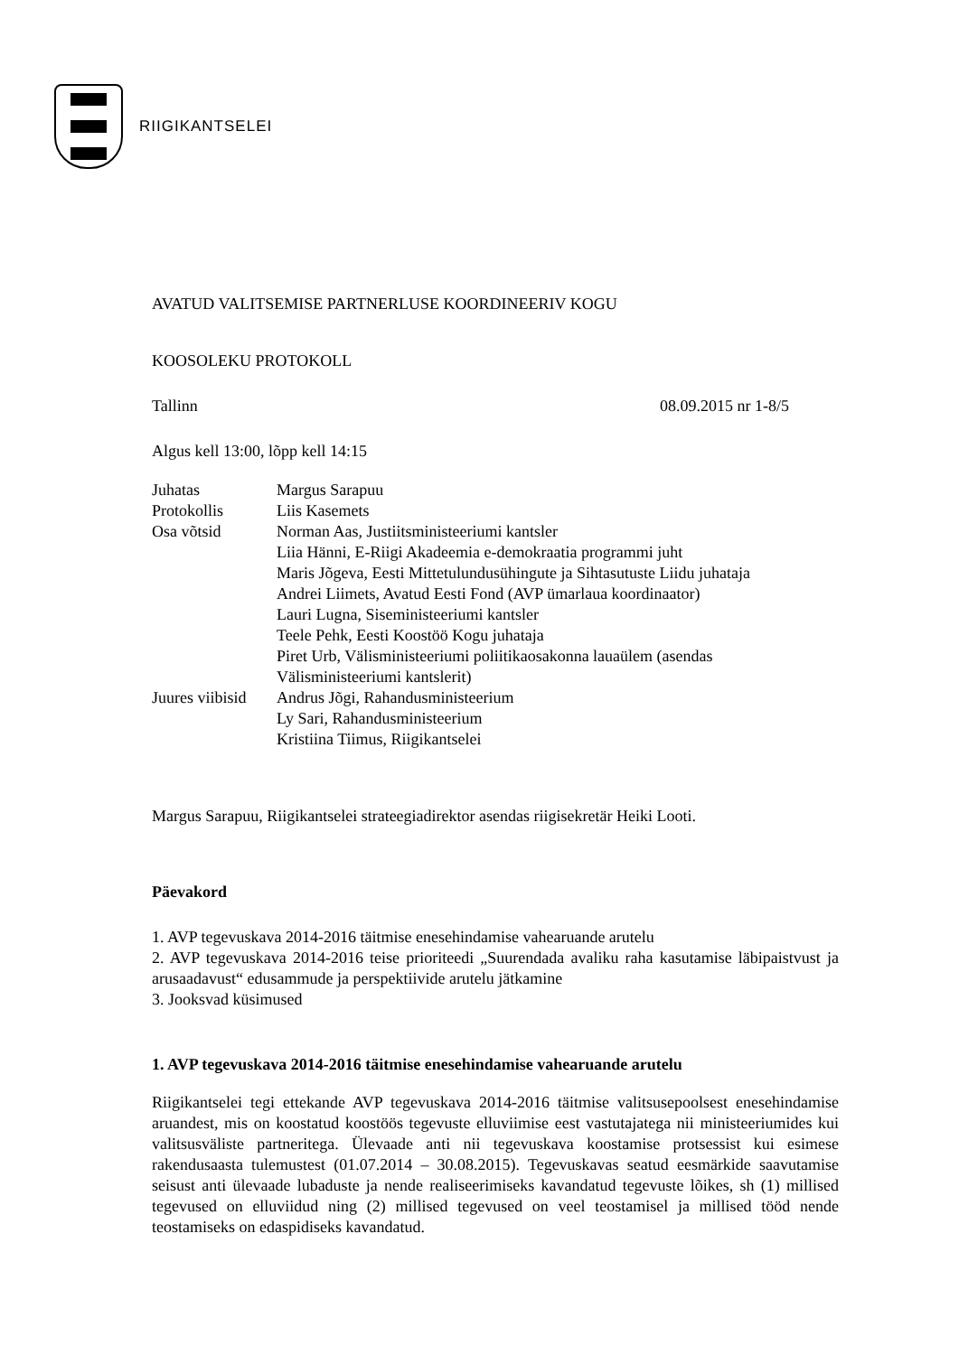RIIGIKANTSELEI
AVATUD VALITSEMISE PARTNERLUSE KOORDINEERIV KOGU
KOOSOLEKU PROTOKOLL
Tallinn 08.09.2015 nr 1-8/5
Algus kell 13:00, lõpp kell 14:15
| Juhatas | Margus Sarapuu |
| Protokollis | Liis Kasemets |
| Osa võtsid | Norman Aas, Justiitsministeeriumi kantsler Liia Hänni, E-Riigi Akadeemia e-demokraatia programmi juht Maris Jõgeva, Eesti Mittetulundusühingute ja Sihtasutuste Liidu juhataja Andrei Liimets, Avatud Eesti Fond (AVP ümarlaua koordinaator) Lauri Lugna, Siseministeeriumi kantsler Teele Pehk, Eesti Koostöö Kogu juhataja Piret Urb, Välisministeeriumi poliitikaosakonna lauaülem (asendas Välisministeeriumi kantslerit) |
| Juures viibisid | Andrus Jõgi, Rahandusministeerium Ly Sari, Rahandusministeerium Kristiina Tiimus, Riigikantselei |
Margus Sarapuu, Riigikantselei strateegiadirektor asendas riigisekretär Heiki Looti.
Päevakord
1. AVP tegevuskava 2014-2016 täitmise enesehindamise vahearuande arutelu
2. AVP tegevuskava 2014-2016 teise prioriteedi „Suurendada avaliku raha kasutamise läbipaistvust ja arusaadavust“ edusammude ja perspektiivide arutelu jätkamine
3. Jooksvad küsimused
1. AVP tegevuskava 2014-2016 täitmise enesehindamise vahearuande arutelu
Riigikantselei tegi ettekande AVP tegevuskava 2014-2016 täitmise valitsusepoolsest enesehindamise aruandest, mis on koostatud koostöös tegevuste elluviimise eest vastutajatega nii ministeeriumides kui valitsusväliste partneritega. Ülevaade anti nii tegevuskava koostamise protsessist kui esimese rakendusaasta tulemustest (01.07.2014 – 30.08.2015). Tegevuskavas seatud eesmärkide saavutamise seisust anti ülevaade lubaduste ja nende realiseerimiseks kavandatud tegevuste lõikes, sh (1) millised tegevused on elluviidud ning (2) millised tegevused on veel teostamisel ja millised tööd nende teostamiseks on edaspidiseks kavandatud.